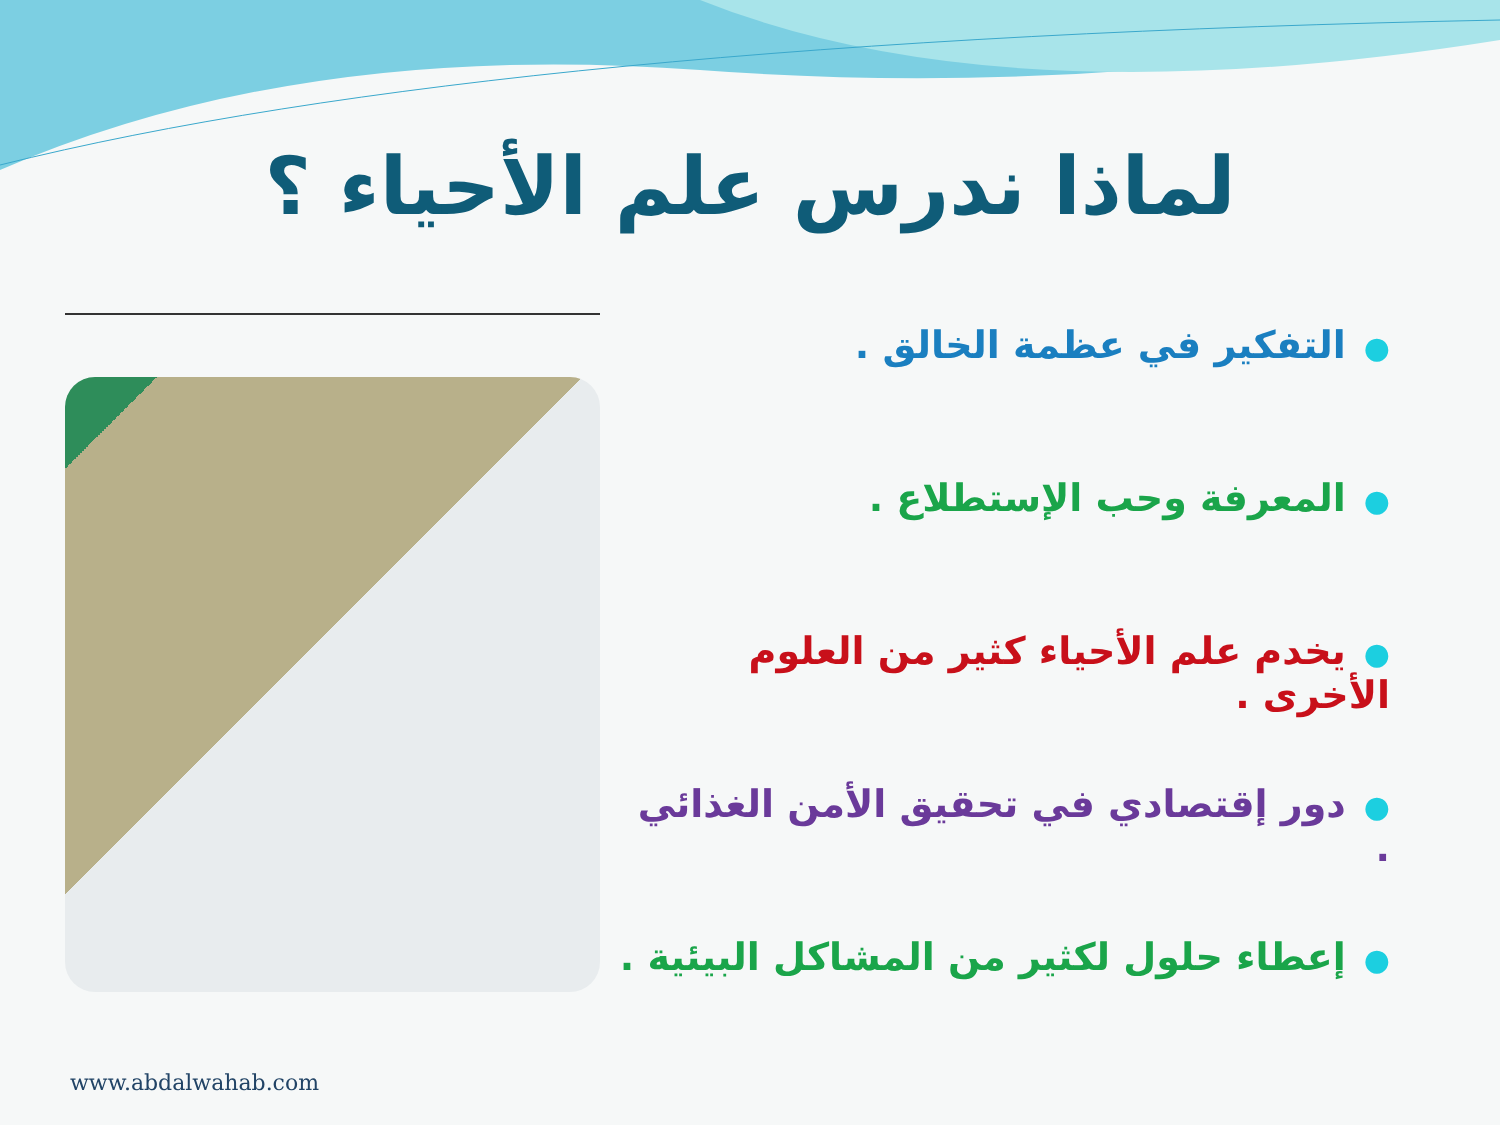لماذا ندرس علم الأحياء ؟
●التفكير في عظمة الخالق .
●المعرفة وحب الإستطلاع .
●يخدم علم الأحياء كثير من العلوم الأخرى .
●دور إقتصادي في تحقيق الأمن الغذائي .
●إعطاء حلول لكثير من المشاكل البيئية .
www.abdalwahab.com